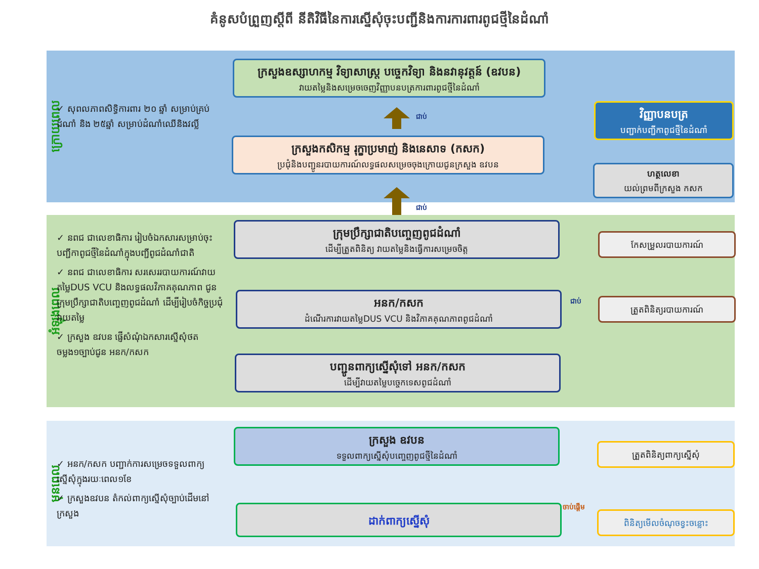គំនូសបំព្រួញស្តីពី នីតិវិធីនៃការស្នើសុំចុះបញ្ជីនិងការការពារពូជថ្មីនៃដំណាំ
ក្រោយពេល
✓ សុពលភាពសិទ្ធិការពារ ២០ ឆ្នាំ សម្រាប់គ្រប់ដំណាំ និង ២៥ឆ្នាំ សម្រាប់ដំណាំឈើនិងវល្លិ៍
ក្រសួងឧស្សាហកម្ម វិទ្យាសាស្ត្រ បច្ចេកវិទ្យា និងនវានុវត្តន៍ (ឧវបន)
វាយតម្លៃនិងសម្រេចចេញវិញ្ញាបនបត្រការពារពូជថ្មីនៃដំណាំ
ជាប់
ក្រសួងកសិកម្ម រុក្ខាប្រមាញ់ និងនេសាទ (កសក)
ប្រជុំនិងបញ្ជូនរបាយការណ៍លទ្ធផលសម្រេចចុងក្រោយជូនក្រសួង ឧវបន
វិញ្ញាបនបត្រ
បញ្ជាក់បញ្ជីកាពូជថ្មីនៃដំណាំ
ហត្ថលេខា
យល់ព្រមពីក្រសួង កសក
ជាប់
អំឡុងពេល
✓ នពជ ជាលេខាធិការ រៀបចំឯកសារសម្រាប់ចុះបញ្ជីកាពូជថ្មីនៃដំណាំក្នុងបញ្ជីពូជដំណាំជាតិ
✓ នពជ ជាលេខាធិការ សរសេររបាយការណ៍វាយតម្លៃDUS VCU និងលទ្ធផលវិភាគគុណភាព ជូនក្រុមប្រឹក្សាជាតិបញ្ចេញពូជដំណាំ ដើម្បីរៀបចំកិច្ចប្រជុំវាយតម្លៃ
✓ ក្រសួង ឧវបន ផ្ញើសំណុំឯកសារស្នើសុំថតចម្លង១ច្បាប់ជូន អនក/កសក
ក្រុមប្រឹក្សាជាតិបញ្ចេញពូជដំណាំ
ដើម្បីត្រួតពិនិត្យ វាយតម្លៃនិងធ្វើការសម្រេចចិត្ត
អនក/កសក
ដំណើរការវាយតម្លៃDUS VCU និងវិភាគគុណភាពពូជដំណាំ
ជាប់
បញ្ជូនពាក្យស្នើសុំទៅ អនក/កសក
ដើម្បីវាយតម្លៃបច្ចេកទេសពូជដំណាំ
កែសម្រួលរបាយការណ៍
ត្រួតពិនិត្យរបាយការណ៍
មុនពេល
✓ អនក/កសក បញ្ជាក់ការសម្រេចទទួលពាក្យស្នើសុំក្នុងរយៈពេល១ខែ
✓ ក្រសួងឧវបន តំកល់ពាក្យស្នើសុំច្បាប់ដើមនៅក្រសួង
ក្រសួង ឧវបន
ទទួលពាក្យស្នើសុំបញ្ចេញពូជថ្មីនៃដំណាំ
ដាក់ពាក្យស្នើសុំ ចាប់ផ្តើម
ត្រួតពិនិត្យពាក្យស្នើសុំ
ពិនិត្យមើលចំណុចខ្វះចន្លោះ